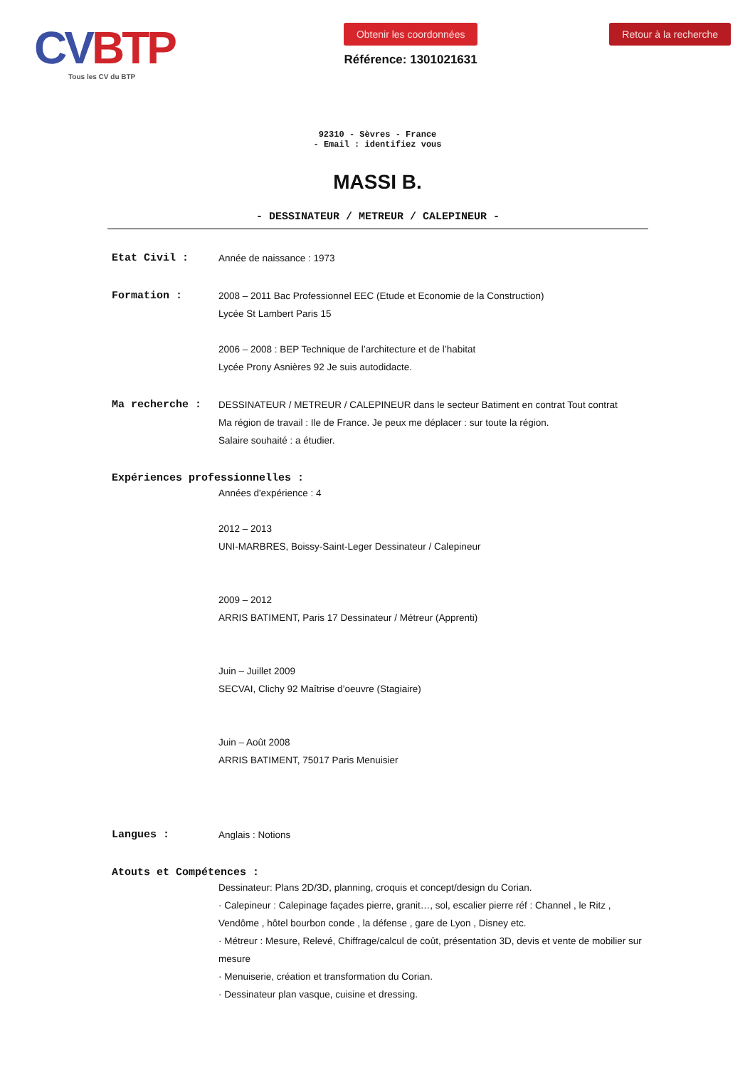CV BTP
Tous les CV du BTP
Obtenir les coordonnées
Référence: 1301021631
Retour à la recherche
92310 - Sèvres - France
- Email : identifiez vous
MASSI B.
- DESSINATEUR / METREUR / CALEPINEUR -
Etat Civil : Année de naissance : 1973
Formation : 2008 – 2011 Bac Professionnel EEC (Etude et Economie de la Construction)
Lycée St Lambert Paris 15
2006 – 2008 : BEP Technique de l’architecture et de l’habitat
Lycée Prony Asnières 92 Je suis autodidacte.
Ma recherche : DESSINATEUR / METREUR / CALEPINEUR dans le secteur Batiment en contrat Tout contrat
Ma région de travail : Ile de France. Je peux me déplacer : sur toute la région.
Salaire souhaité : a étudier.
Expériences professionnelles :
Années d'expérience : 4
2012 – 2013
UNI-MARBRES, Boissy-Saint-Leger Dessinateur / Calepineur
2009 – 2012
ARRIS BATIMENT, Paris 17 Dessinateur / Métreur (Apprenti)
Juin – Juillet 2009
SECVAI, Clichy 92 Maîtrise d’oeuvre (Stagiaire)
Juin – Août 2008
ARRIS BATIMENT, 75017 Paris Menuisier
Langues : Anglais : Notions
Atouts et Compétences :
Dessinateur: Plans 2D/3D, planning, croquis et concept/design du Corian.
· Calepineur : Calepinage façades pierre, granit…, sol, escalier pierre réf : Channel , le Ritz , Vendôme , hôtel bourbon conde , la défense , gare de Lyon , Disney etc.
· Métreur : Mesure, Relevé, Chiffrage/calcul de coût, présentation 3D, devis et vente de mobilier sur mesure
· Menuiserie, création et transformation du Corian.
· Dessinateur plan vasque, cuisine et dressing.